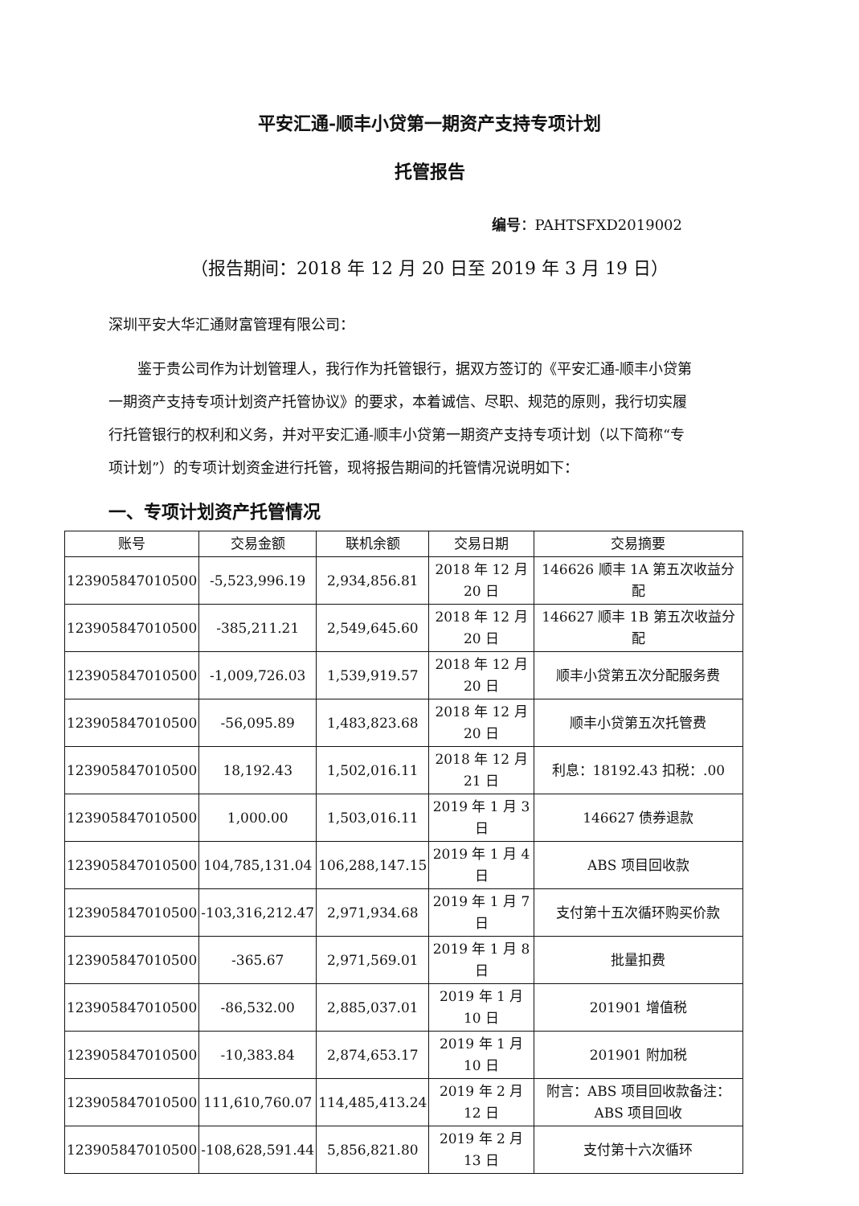平安汇通-顺丰小贷第一期资产支持专项计划
托管报告
编号：PAHTSFXD2019002
（报告期间：2018 年 12 月 20 日至 2019 年 3 月 19 日）
深圳平安大华汇通财富管理有限公司：
鉴于贵公司作为计划管理人，我行作为托管银行，据双方签订的《平安汇通-顺丰小贷第一期资产支持专项计划资产托管协议》的要求，本着诚信、尽职、规范的原则，我行切实履行托管银行的权利和义务，并对平安汇通-顺丰小贷第一期资产支持专项计划（以下简称“专项计划”）的专项计划资金进行托管，现将报告期间的托管情况说明如下：
一、专项计划资产托管情况
| 账号 | 交易金额 | 联机余额 | 交易日期 | 交易摘要 |
| --- | --- | --- | --- | --- |
| 123905847010500 | -5,523,996.19 | 2,934,856.81 | 2018 年 12 月 20 日 | 146626 顺丰 1A 第五次收益分配 |
| 123905847010500 | -385,211.21 | 2,549,645.60 | 2018 年 12 月 20 日 | 146627 顺丰 1B 第五次收益分配 |
| 123905847010500 | -1,009,726.03 | 1,539,919.57 | 2018 年 12 月 20 日 | 顺丰小贷第五次分配服务费 |
| 123905847010500 | -56,095.89 | 1,483,823.68 | 2018 年 12 月 20 日 | 顺丰小贷第五次托管费 |
| 123905847010500 | 18,192.43 | 1,502,016.11 | 2018 年 12 月 21 日 | 利息：18192.43 扣税：.00 |
| 123905847010500 | 1,000.00 | 1,503,016.11 | 2019 年 1 月 3 日 | 146627 债券退款 |
| 123905847010500 | 104,785,131.04 | 106,288,147.15 | 2019 年 1 月 4 日 | ABS 项目回收款 |
| 123905847010500 | -103,316,212.47 | 2,971,934.68 | 2019 年 1 月 7 日 | 支付第十五次循环购买价款 |
| 123905847010500 | -365.67 | 2,971,569.01 | 2019 年 1 月 8 日 | 批量扣费 |
| 123905847010500 | -86,532.00 | 2,885,037.01 | 2019 年 1 月 10 日 | 201901 增值税 |
| 123905847010500 | -10,383.84 | 2,874,653.17 | 2019 年 1 月 10 日 | 201901 附加税 |
| 123905847010500 | 111,610,760.07 | 114,485,413.24 | 2019 年 2 月 12 日 | 附言：ABS 项目回收款备注：ABS 项目回收 |
| 123905847010500 | -108,628,591.44 | 5,856,821.80 | 2019 年 2 月 13 日 | 支付第十六次循环 |